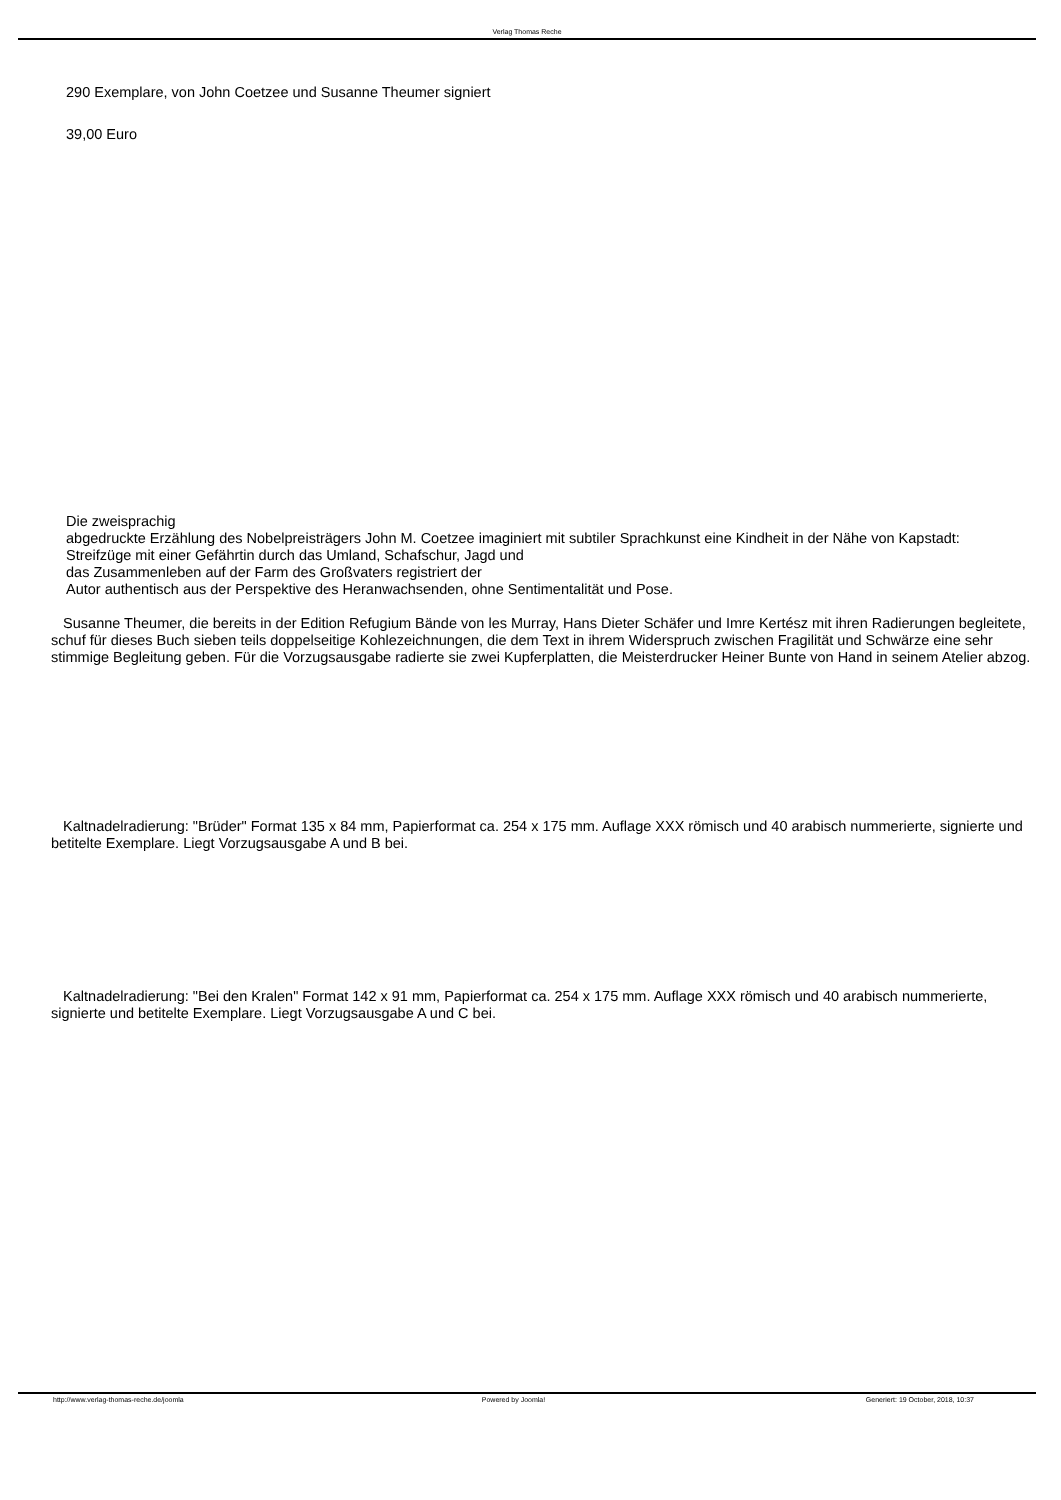Verlag Thomas Reche
290 Exemplare, von John Coetzee und Susanne Theumer signiert
39,00 Euro
Die zweisprachig
abgedruckte Erzählung des Nobelpreisträgers John M. Coetzee imaginiert mit subtiler Sprachkunst eine Kindheit in der Nähe von Kapstadt:
Streifzüge mit einer Gefährtin durch das Umland, Schafschur, Jagd und
das Zusammenleben auf der Farm des Großvaters registriert der
Autor authentisch aus der Perspektive des Heranwachsenden, ohne Sentimentalität und Pose.
Susanne Theumer, die bereits in der Edition Refugium Bände von les Murray, Hans Dieter Schäfer und Imre Kertész mit ihren Radierungen begleitete, schuf für dieses Buch sieben teils doppelseitige Kohlezeichnungen, die dem Text in ihrem Widerspruch zwischen Fragilität und Schwärze eine sehr stimmige Begleitung geben. Für die Vorzugsausgabe radierte sie zwei Kupferplatten, die Meisterdrucker Heiner Bunte von Hand in seinem Atelier abzog.
Kaltnadelradierung: "Brüder" Format 135 x 84 mm, Papierformat ca. 254 x 175 mm. Auflage XXX römisch und 40 arabisch nummerierte, signierte und betitelte Exemplare. Liegt Vorzugsausgabe A und B bei.
Kaltnadelradierung: "Bei den Kralen" Format 142 x 91 mm, Papierformat ca. 254 x 175 mm. Auflage XXX römisch und 40 arabisch nummerierte, signierte und betitelte Exemplare. Liegt Vorzugsausgabe A und C bei.
http://www.verlag-thomas-reche.de/joomla
Powered by Joomla! Generiert: 19 October, 2018, 10:37